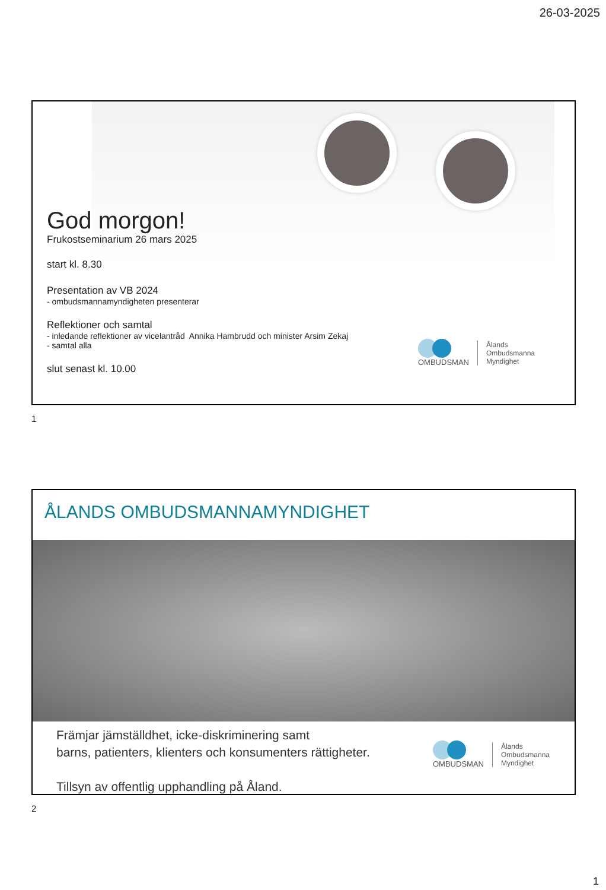26-03-2025
God morgon!
Frukostseminarium 26 mars 2025
start kl. 8.30
Presentation av VB 2024
- ombudsmannamyndigheten presenterar
Reflektioner och samtal
- inledande reflektioner av vicelantråd Annika Hambrudd och minister Arsim Zekaj
- samtal alla
slut senast kl. 10.00
OMBUDSMAN
Ålands
Ombudsmanna
Myndighet
1
ÅLANDS OMBUDSMANNAMYNDIGHET
Främjar jämställdhet, icke-diskriminering samt
barns, patienters, klienters och konsumenters rättigheter.
Tillsyn av offentlig upphandling på Åland.
OMBUDSMAN
Ålands
Ombudsmanna
Myndighet
2
1